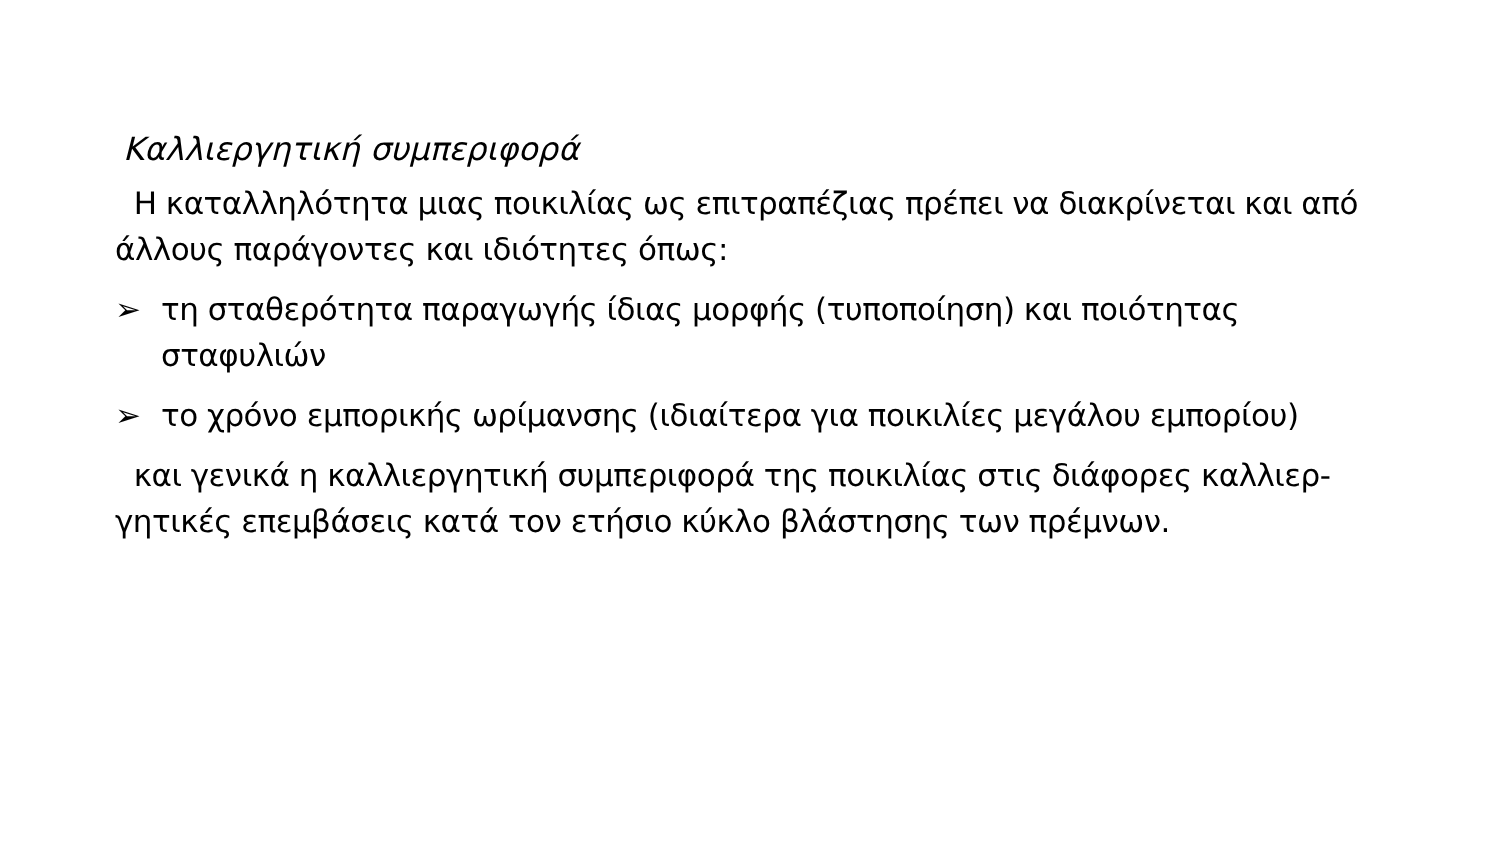Καλλιεργητική συμπεριφορά
Η καταλληλότητα μιας ποικιλίας ως επιτραπέζιας πρέπει να διακρίνεται και από άλλους παράγοντες και ιδιότητες όπως:
➢ τη σταθερότητα παραγωγής ίδιας μορφής (τυποποίηση) και ποιότητας σταφυλιών
➢ το χρόνο εμπορικής ωρίμανσης (ιδιαίτερα για ποικιλίες μεγάλου εμπορίου)
και γενικά η καλλιεργητική συμπεριφορά της ποικιλίας στις διάφορες καλλιερ-γητικές επεμβάσεις κατά τον ετήσιο κύκλο βλάστησης των πρέμνων.